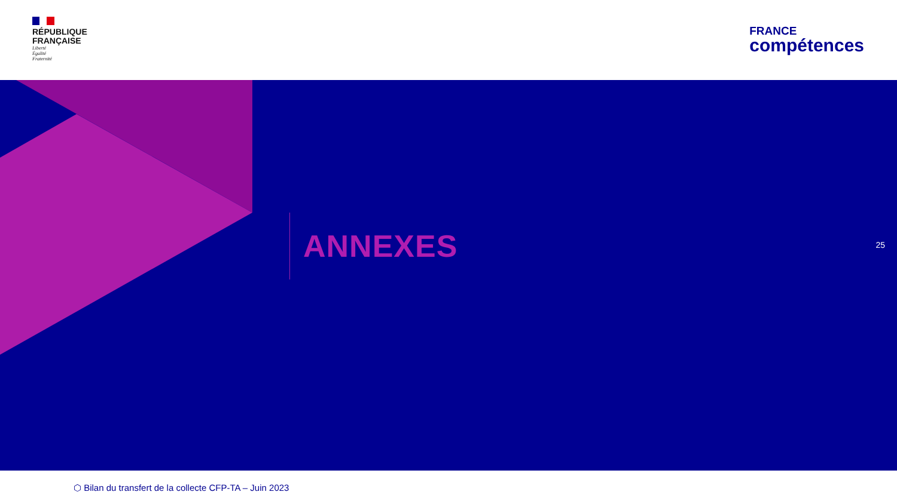RÉPUBLIQUE
FRANÇAISE
Liberté
Égalité
Fraternité
FRANCE
compétences
ANNEXES
25
⬡ Bilan du transfert de la collecte CFP-TA – Juin 2023